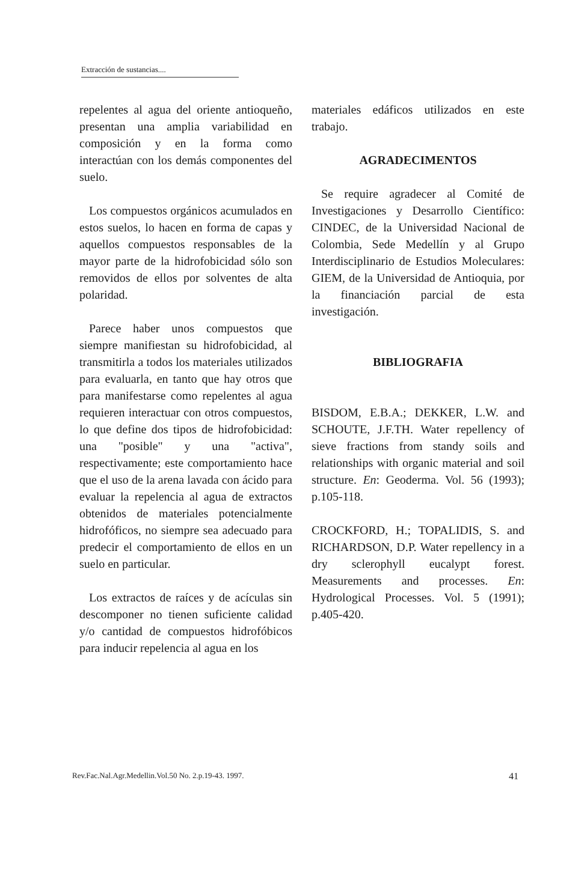Extracción de sustancias....
repelentes al agua del oriente antioqueño, presentan una amplia variabilidad en composición y en la forma como interactúan con los demás componentes del suelo.
Los compuestos orgánicos acumulados en estos suelos, lo hacen en forma de capas y aquellos compuestos responsables de la mayor parte de la hidrofobicidad sólo son removidos de ellos por solventes de alta polaridad.
Parece haber unos compuestos que siempre manifiestan su hidrofobicidad, al transmitirla a todos los materiales utilizados para evaluarla, en tanto que hay otros que para manifestarse como repelentes al agua requieren interactuar con otros compuestos, lo que define dos tipos de hidrofobicidad: una "posible" y una "activa", respectivamente; este comportamiento hace que el uso de la arena lavada con ácido para evaluar la repelencia al agua de extractos obtenidos de materiales potencialmente hidrofóficos, no siempre sea adecuado para predecir el comportamiento de ellos en un suelo en particular.
Los extractos de raíces y de acículas sin descomponer no tienen suficiente calidad y/o cantidad de compuestos hidrofóbicos para inducir repelencia al agua en los
materiales edáficos utilizados en este trabajo.
AGRADECIMENTOS
Se require agradecer al Comité de Investigaciones y Desarrollo Científico: CINDEC, de la Universidad Nacional de Colombia, Sede Medellín y al Grupo Interdisciplinario de Estudios Moleculares: GIEM, de la Universidad de Antioquia, por la financiación parcial de esta investigación.
BIBLIOGRAFIA
BISDOM, E.B.A.; DEKKER, L.W. and SCHOUTE, J.F.TH. Water repellency of sieve fractions from standy soils and relationships with organic material and soil structure. En: Geoderma. Vol. 56 (1993); p.105-118.
CROCKFORD, H.; TOPALIDIS, S. and RICHARDSON, D.P. Water repellency in a dry sclerophyll eucalypt forest. Measurements and processes. En: Hydrological Processes. Vol. 5 (1991); p.405-420.
Rev.Fac.Nal.Agr.Medellin.Vol.50 No. 2.p.19-43. 1997. 41